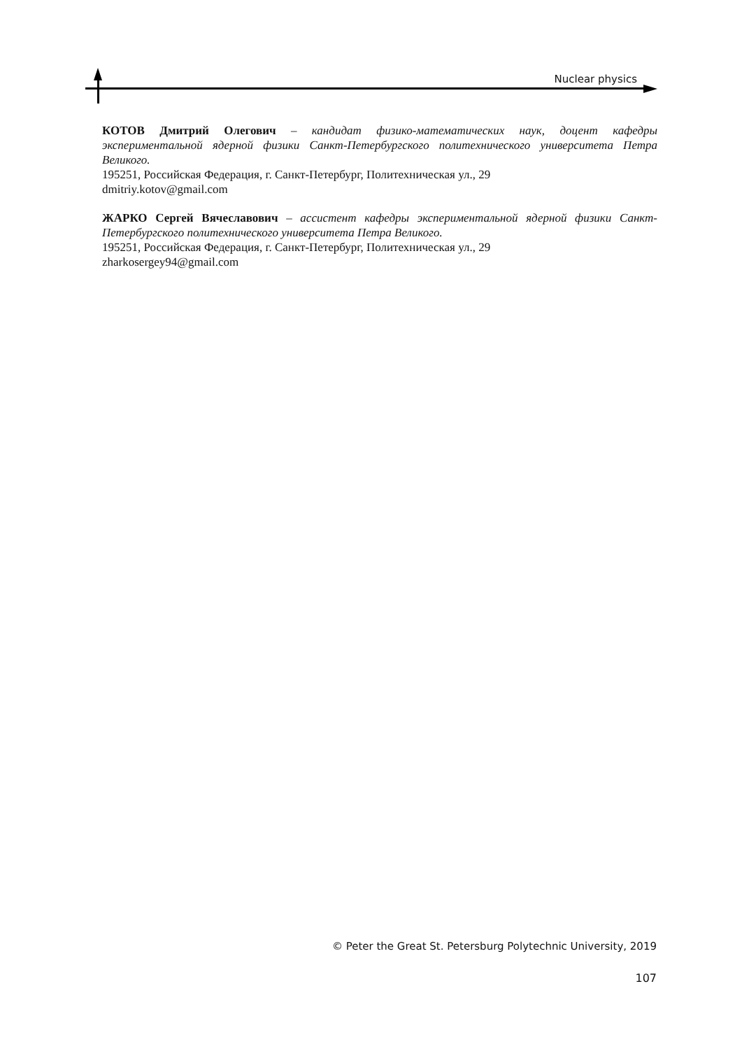Nuclear physics
КОТОВ Дмитрий Олегович – кандидат физико-математических наук, доцент кафедры экспериментальной ядерной физики Санкт-Петербургского политехнического университета Петра Великого.
195251, Российская Федерация, г. Санкт-Петербург, Политехническая ул., 29
dmitriy.kotov@gmail.com
ЖАРКО Сергей Вячеславович – ассистент кафедры экспериментальной ядерной физики Санкт-Петербургского политехнического университета Петра Великого.
195251, Российская Федерация, г. Санкт-Петербург, Политехническая ул., 29
zharkosergey94@gmail.com
© Peter the Great St. Petersburg Polytechnic University, 2019
107